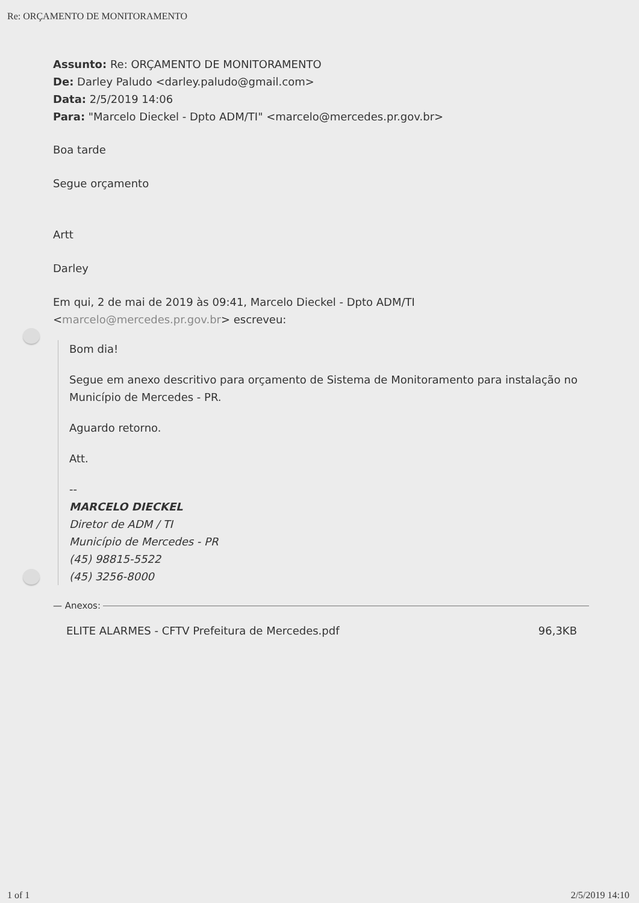Re: ORÇAMENTO DE MONITORAMENTO
Assunto: Re: ORÇAMENTO DE MONITORAMENTO
De: Darley Paludo <darley.paludo@gmail.com>
Data: 2/5/2019 14:06
Para: "Marcelo Dieckel - Dpto ADM/TI" <marcelo@mercedes.pr.gov.br>
Boa tarde
Segue orçamento
Artt
Darley
Em qui, 2 de mai de 2019 às 09:41, Marcelo Dieckel - Dpto ADM/TI <marcelo@mercedes.pr.gov.br> escreveu:
Bom dia!
Segue em anexo descritivo para orçamento de Sistema de Monitoramento para instalação no Município de Mercedes - PR.
Aguardo retorno.
Att.
--
MARCELO DIECKEL
Diretor de ADM / TI
Município de Mercedes - PR
(45) 98815-5522
(45) 3256-8000
— Anexos:
ELITE ALARMES - CFTV Prefeitura de Mercedes.pdf 96,3KB
1 of 1 2/5/2019 14:10